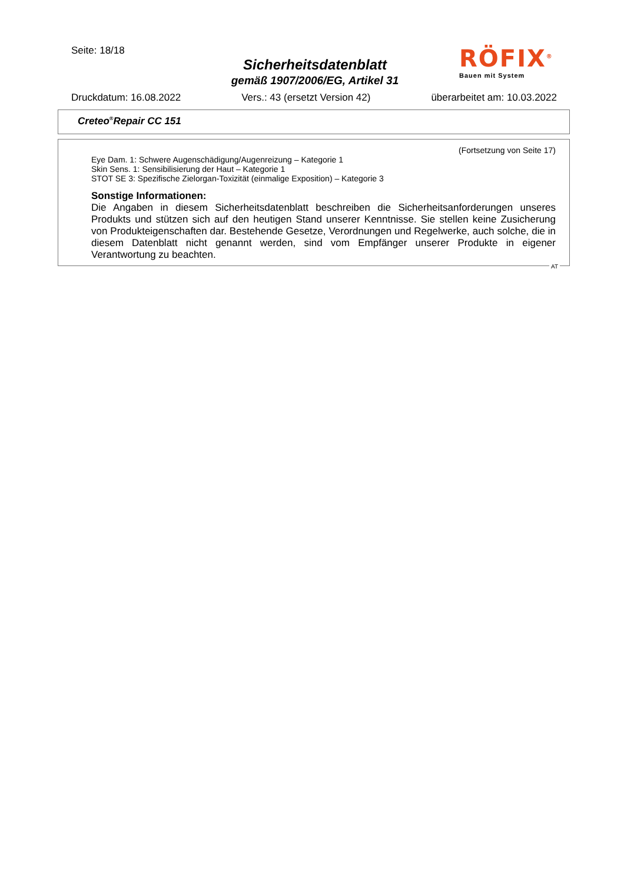Seite: 18/18
Sicherheitsdatenblatt
gemäß 1907/2006/EG, Artikel 31
RÖFIX<sup>®</sup>
Bauen mit System
Druckdatum: 16.08.2022 Vers.: 43 (ersetzt Version 42) überarbeitet am: 10.03.2022
Creteo<sup>®</sup>Repair CC 151
(Fortsetzung von Seite 17)
Eye Dam. 1: Schwere Augenschädigung/Augenreizung – Kategorie 1
Skin Sens. 1: Sensibilisierung der Haut – Kategorie 1
STOT SE 3: Spezifische Zielorgan-Toxizität (einmalige Exposition) – Kategorie 3
Sonstige Informationen:
Die Angaben in diesem Sicherheitsdatenblatt beschreiben die Sicherheitsanforderungen unseres Produkts und stützen sich auf den heutigen Stand unserer Kenntnisse. Sie stellen keine Zusicherung von Produkteigenschaften dar. Bestehende Gesetze, Verordnungen und Regelwerke, auch solche, die in diesem Datenblatt nicht genannt werden, sind vom Empfänger unserer Produkte in eigener Verantwortung zu beachten.
AT